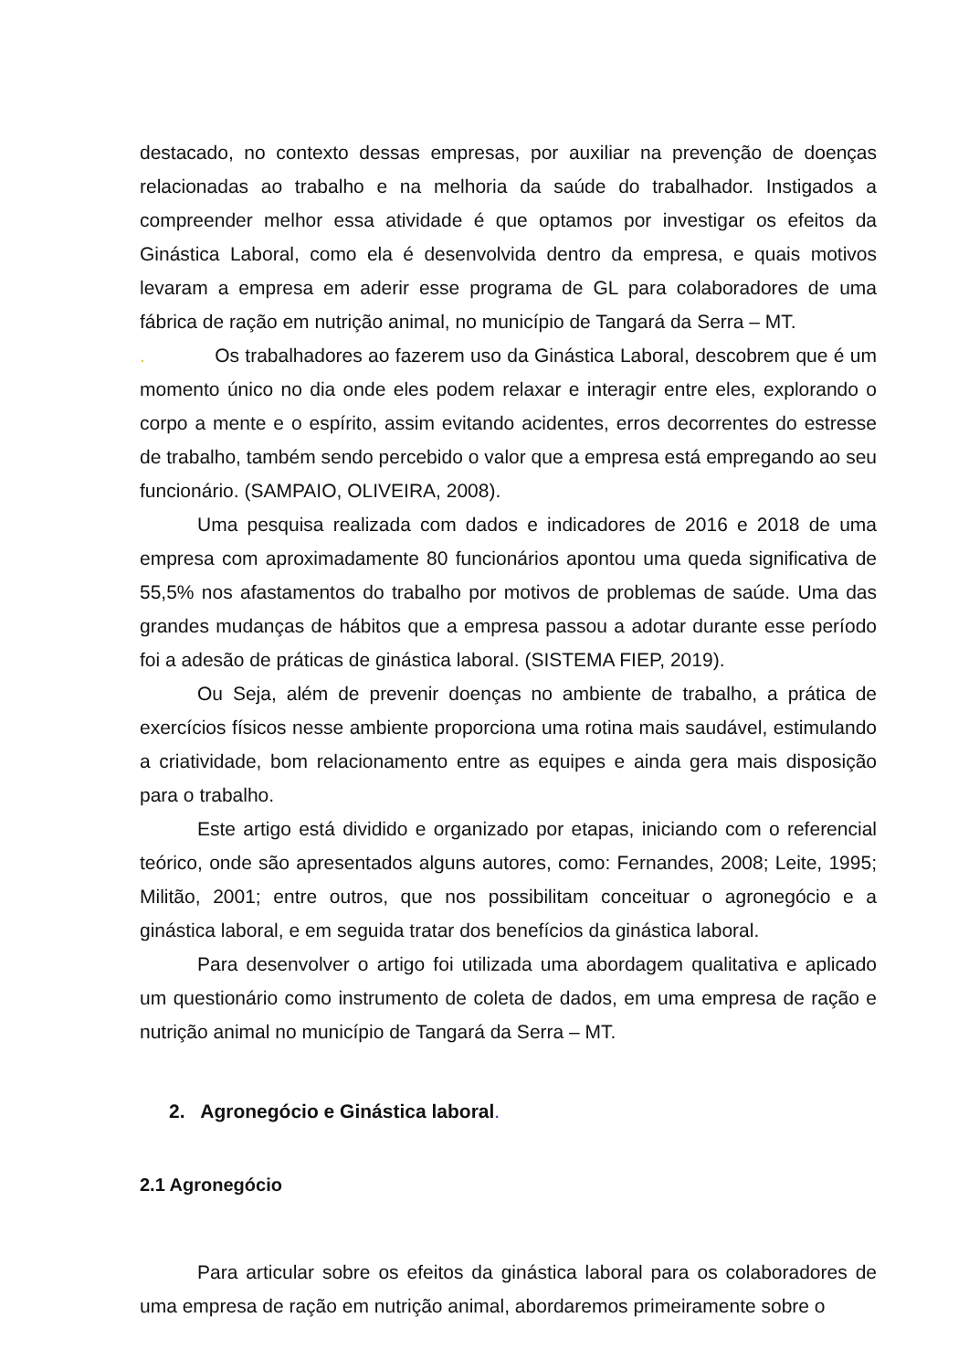destacado, no contexto dessas empresas, por auxiliar na prevenção de doenças relacionadas ao trabalho e na melhoria da saúde do trabalhador. Instigados a compreender melhor essa atividade é que optamos por investigar os efeitos da Ginástica Laboral, como ela é desenvolvida dentro da empresa, e quais motivos levaram a empresa em aderir esse programa de GL para colaboradores de uma fábrica de ração em nutrição animal, no município de Tangará da Serra – MT.
. Os trabalhadores ao fazerem uso da Ginástica Laboral, descobrem que é um momento único no dia onde eles podem relaxar e interagir entre eles, explorando o corpo a mente e o espírito, assim evitando acidentes, erros decorrentes do estresse de trabalho, também sendo percebido o valor que a empresa está empregando ao seu funcionário. (SAMPAIO, OLIVEIRA, 2008).
Uma pesquisa realizada com dados e indicadores de 2016 e 2018 de uma empresa com aproximadamente 80 funcionários apontou uma queda significativa de 55,5% nos afastamentos do trabalho por motivos de problemas de saúde. Uma das grandes mudanças de hábitos que a empresa passou a adotar durante esse período foi a adesão de práticas de ginástica laboral. (SISTEMA FIEP, 2019).
Ou Seja, além de prevenir doenças no ambiente de trabalho, a prática de exercícios físicos nesse ambiente proporciona uma rotina mais saudável, estimulando a criatividade, bom relacionamento entre as equipes e ainda gera mais disposição para o trabalho.
Este artigo está dividido e organizado por etapas, iniciando com o referencial teórico, onde são apresentados alguns autores, como: Fernandes, 2008; Leite, 1995; Militão, 2001; entre outros, que nos possibilitam conceituar o agronegócio e a ginástica laboral, e em seguida tratar dos benefícios da ginástica laboral.
Para desenvolver o artigo foi utilizada uma abordagem qualitativa e aplicado um questionário como instrumento de coleta de dados, em uma empresa de ração e nutrição animal no município de Tangará da Serra – MT.
2. Agronegócio e Ginástica laboral.
2.1 Agronegócio
Para articular sobre os efeitos da ginástica laboral para os colaboradores de uma empresa de ração em nutrição animal, abordaremos primeiramente sobre o